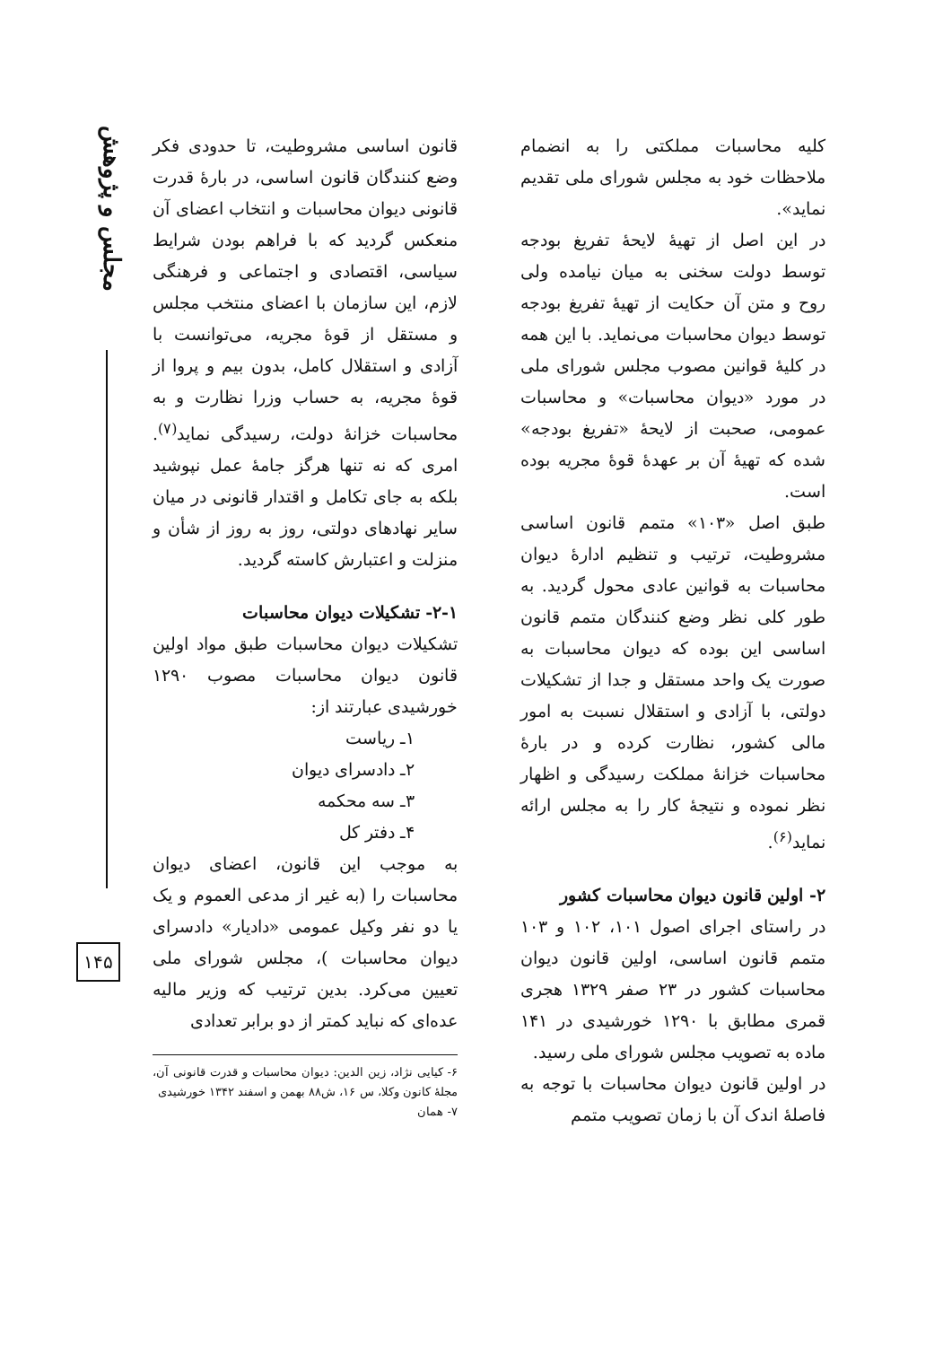مجلس و پژوهش
۱۴۵
کلیه محاسبات مملکتی را به انضمام ملاحظات خود به مجلس شورای ملی تقدیم نماید».
در این اصل از تهیهٔ لایحهٔ تفریغ بودجه توسط دولت سخنی به میان نیامده ولی روح و متن آن حکایت از تهیهٔ تفریغ بودجه توسط دیوان محاسبات می‌نماید. با این همه در کلیهٔ قوانین مصوب مجلس شورای ملی در مورد «دیوان محاسبات» و محاسبات عمومی، صحبت از لایحهٔ «تفریغ بودجه» شده که تهیهٔ آن بر عهدهٔ قوهٔ مجریه بوده است.
طبق اصل «۱۰۳» متمم قانون اساسی مشروطیت، ترتیب و تنظیم ادارهٔ دیوان محاسبات به قوانین عادی محول گردید. به طور کلی نظر وضع کنندگان متمم قانون اساسی این بوده که دیوان محاسبات به صورت یک واحد مستقل و جدا از تشکیلات دولتی، با آزادی و استقلال نسبت به امور مالی کشور، نظارت کرده و در بارهٔ محاسبات خزانهٔ مملکت رسیدگی و اظهار نظر نموده و نتیجهٔ کار را به مجلس ارائه نماید<sup>(۶)</sup>.
۲- اولین قانون دیوان محاسبات کشور
در راستای اجرای اصول ۱۰۱، ۱۰۲ و ۱۰۳ متمم قانون اساسی، اولین قانون دیوان محاسبات کشور در ۲۳ صفر ۱۳۲۹ هجری قمری مطابق با ۱۲۹۰ خورشیدی در ۱۴۱ ماده به تصویب مجلس شورای ملی رسید.
در اولین قانون دیوان محاسبات با توجه به فاصلهٔ اندک آن با زمان تصویب متمم
قانون اساسی مشروطیت، تا حدودی فکر وضع کنندگان قانون اساسی، در بارهٔ قدرت قانونی دیوان محاسبات و انتخاب اعضای آن منعکس گردید که با فراهم بودن شرایط سیاسی، اقتصادی و اجتماعی و فرهنگی لازم، این سازمان با اعضای منتخب مجلس و مستقل از قوهٔ مجریه، می‌توانست با آزادی و استقلال کامل، بدون بیم و پروا از قوهٔ مجریه، به حساب وزرا نظارت و به محاسبات خزانهٔ دولت، رسیدگی نماید<sup>(۷)</sup>. امری که نه تنها هرگز جامهٔ عمل نپوشید بلکه به جای تکامل و اقتدار قانونی در میان سایر نهادهای دولتی، روز به روز از شأن و منزلت و اعتبارش کاسته گردید.
۲-۱- تشکیلات دیوان محاسبات
تشکیلات دیوان محاسبات طبق مواد اولین قانون دیوان محاسبات مصوب ۱۲۹۰ خورشیدی عبارتند از:
۱ـ ریاست
۲ـ دادسرای دیوان
۳ـ سه محکمه
۴ـ دفتر کل
به موجب این قانون، اعضای دیوان محاسبات را (به غیر از مدعی العموم و یک یا دو نفر وکیل عمومی «دادیار» دادسرای دیوان محاسبات )، مجلس شورای ملی تعیین می‌کرد. بدین ترتیب که وزیر مالیه عده‌ای که نباید کمتر از دو برابر تعدادی
۶- کیایی نژاد، زین الدین: دیوان محاسبات و قدرت قانونی آن، مجلهٔ کانون وکلا، س ۱۶، ش۸۸ بهمن و اسفند ۱۳۴۲ خورشیدی
۷- همان